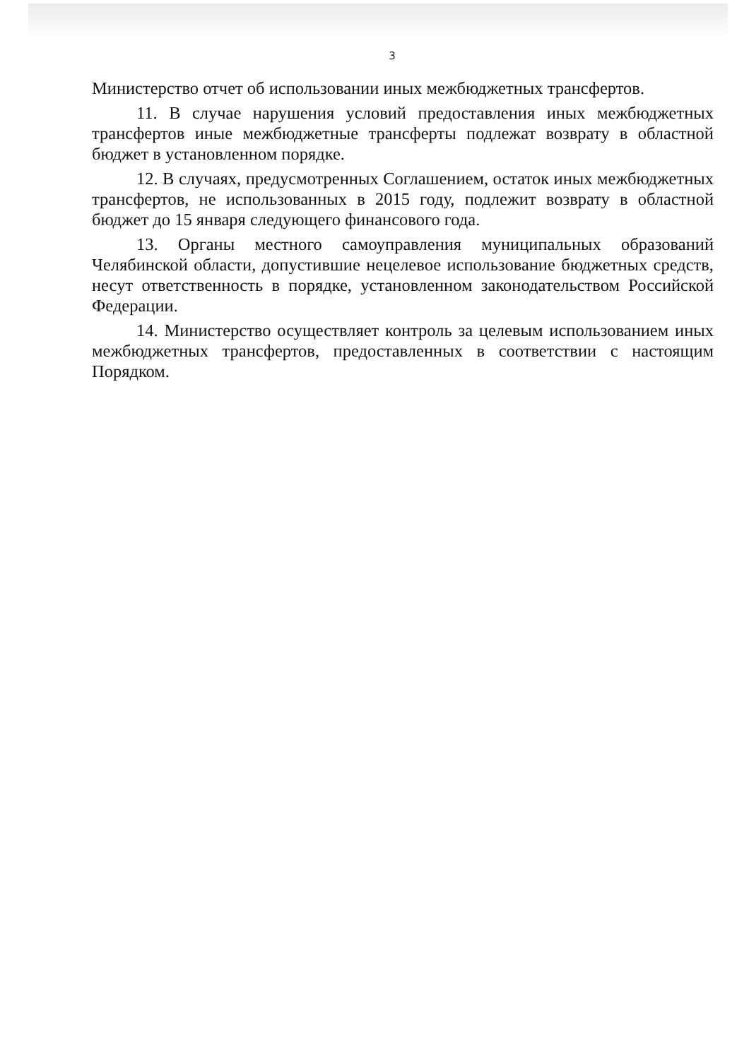3
Министерство отчет об использовании иных межбюджетных трансфертов.
11. В случае нарушения условий предоставления иных межбюджетных трансфертов иные межбюджетные трансферты подлежат возврату в областной бюджет в установленном порядке.
12. В случаях, предусмотренных Соглашением, остаток иных межбюджетных трансфертов, не использованных в 2015 году, подлежит возврату в областной бюджет до 15 января следующего финансового года.
13. Органы местного самоуправления муниципальных образований Челябинской области, допустившие нецелевое использование бюджетных средств, несут ответственность в порядке, установленном законодательством Российской Федерации.
14. Министерство осуществляет контроль за целевым использованием иных межбюджетных трансфертов, предоставленных в соответствии с настоящим Порядком.